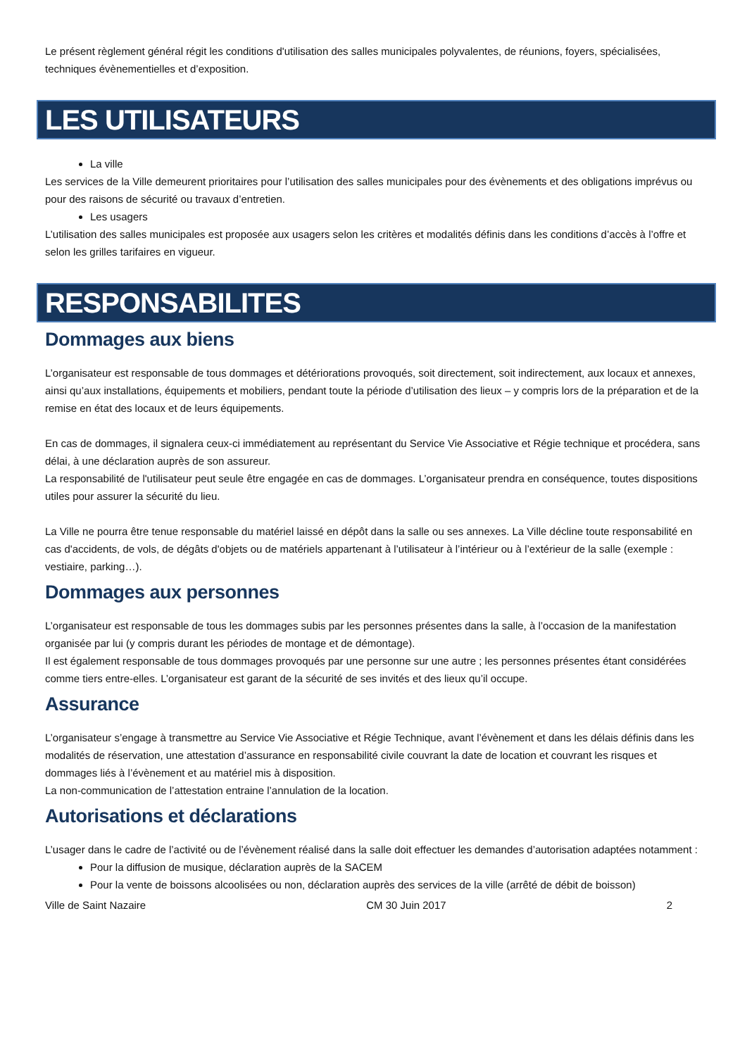Le présent règlement général régit les conditions d'utilisation des salles municipales polyvalentes, de réunions, foyers, spécialisées, techniques évènementielles et d’exposition.
LES UTILISATEURS
La ville
Les services de la Ville demeurent prioritaires pour l’utilisation des salles municipales pour des évènements et des obligations imprévus ou pour des raisons de sécurité ou travaux d’entretien.
Les usagers
L’utilisation des salles municipales est proposée aux usagers selon les critères et modalités définis dans les conditions d’accès à l’offre et selon les grilles tarifaires en vigueur.
RESPONSABILITES
Dommages aux biens
L’organisateur est responsable de tous dommages et détériorations provoqués, soit directement, soit indirectement, aux locaux et annexes, ainsi qu’aux installations, équipements et mobiliers, pendant toute la période d’utilisation des lieux – y compris lors de la préparation et de la remise en état des locaux et de leurs équipements.
En cas de dommages, il signalera ceux-ci immédiatement au représentant du Service Vie Associative et Régie technique et procédera, sans délai, à une déclaration auprès de son assureur.
La responsabilité de l'utilisateur peut seule être engagée en cas de dommages. L’organisateur prendra en conséquence, toutes dispositions utiles pour assurer la sécurité du lieu.
La Ville ne pourra être tenue responsable du matériel laissé en dépôt dans la salle ou ses annexes. La Ville décline toute responsabilité en cas d'accidents, de vols, de dégâts d'objets ou de matériels appartenant à l’utilisateur à l’intérieur ou à l’extérieur de la salle (exemple : vestiaire, parking…).
Dommages aux personnes
L’organisateur est responsable de tous les dommages subis par les personnes présentes dans la salle, à l’occasion de la manifestation organisée par lui (y compris durant les périodes de montage et de démontage).
Il est également responsable de tous dommages provoqués par une personne sur une autre ; les personnes présentes étant considérées comme tiers entre-elles. L’organisateur est garant de la sécurité de ses invités et des lieux qu’il occupe.
Assurance
L’organisateur s’engage à transmettre au Service Vie Associative et Régie Technique, avant l’évènement et dans les délais définis dans les modalités de réservation, une attestation d’assurance en responsabilité civile couvrant la date de location et couvrant les risques et dommages liés à l’évènement et au matériel mis à disposition.
La non-communication de l’attestation entraine l’annulation de la location.
Autorisations et déclarations
L’usager dans le cadre de l’activité ou de l’évènement réalisé dans la salle doit effectuer les demandes d’autorisation adaptées notamment :
Pour la diffusion de musique, déclaration auprès de la SACEM
Pour la vente de boissons alcoolisées ou non, déclaration auprès des services de la ville (arrêté de débit de boisson)
Ville de Saint Nazaire CM 30 Juin 2017 2